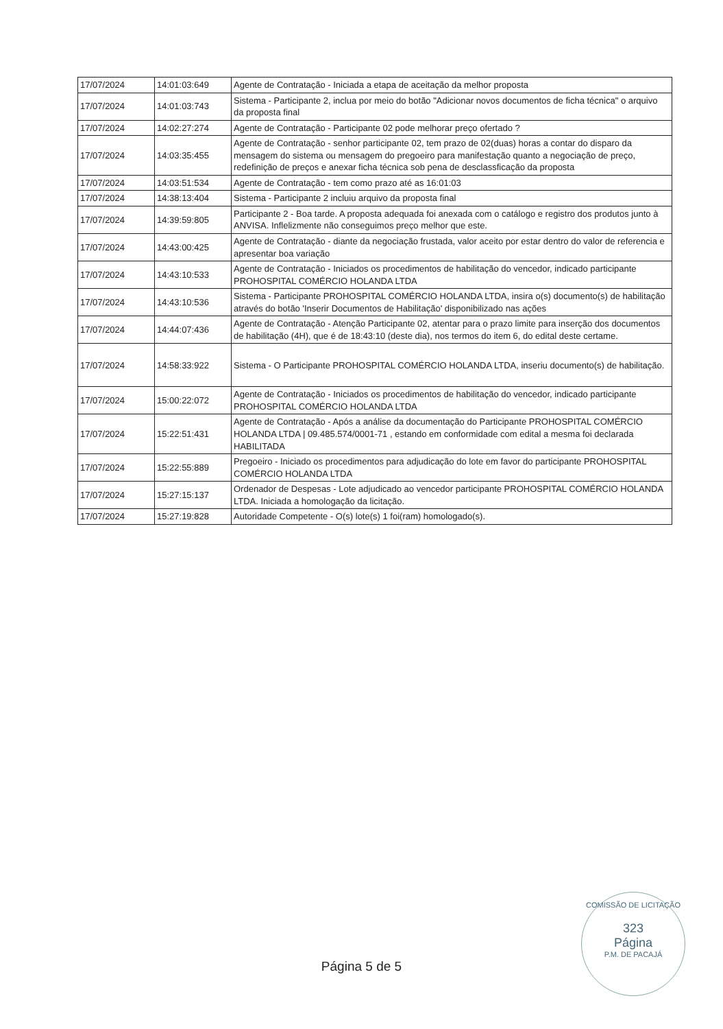| 17/07/2024 | 14:01:03:649 | Agente de Contratação - Iniciada a etapa de aceitação da melhor proposta |
| 17/07/2024 | 14:01:03:743 | Sistema - Participante 2, inclua por meio do botão "Adicionar novos documentos de ficha técnica" o arquivo da proposta final |
| 17/07/2024 | 14:02:27:274 | Agente de Contratação - Participante 02 pode melhorar preço ofertado ? |
| 17/07/2024 | 14:03:35:455 | Agente de Contratação - senhor participante 02, tem prazo de 02(duas) horas a contar do disparo da mensagem do sistema ou mensagem do pregoeiro para manifestação quanto a negociação de preço, redefinição de preços e anexar ficha técnica sob pena de desclassficação da proposta |
| 17/07/2024 | 14:03:51:534 | Agente de Contratação - tem como prazo até as 16:01:03 |
| 17/07/2024 | 14:38:13:404 | Sistema - Participante 2 incluiu arquivo da proposta final |
| 17/07/2024 | 14:39:59:805 | Participante 2 - Boa tarde. A proposta adequada foi anexada com o catálogo e registro dos produtos junto à ANVISA. Inflelizmente não conseguimos preço melhor que este. |
| 17/07/2024 | 14:43:00:425 | Agente de Contratação - diante da negociação frustada, valor aceito por estar dentro do valor de referencia e apresentar boa variação |
| 17/07/2024 | 14:43:10:533 | Agente de Contratação - Iniciados os procedimentos de habilitação do vencedor, indicado participante PROHOSPITAL COMÉRCIO HOLANDA LTDA |
| 17/07/2024 | 14:43:10:536 | Sistema - Participante PROHOSPITAL COMÉRCIO HOLANDA LTDA, insira o(s) documento(s) de habilitação através do botão 'Inserir Documentos de Habilitação' disponibilizado nas ações |
| 17/07/2024 | 14:44:07:436 | Agente de Contratação - Atenção Participante 02, atentar para o prazo limite para inserção dos documentos de habilitação (4H), que é de 18:43:10 (deste dia), nos termos do item 6, do edital deste certame. |
| 17/07/2024 | 14:58:33:922 | Sistema - O Participante PROHOSPITAL COMÉRCIO HOLANDA LTDA, inseriu documento(s) de habilitação. |
| 17/07/2024 | 15:00:22:072 | Agente de Contratação - Iniciados os procedimentos de habilitação do vencedor, indicado participante PROHOSPITAL COMÉRCIO HOLANDA LTDA |
| 17/07/2024 | 15:22:51:431 | Agente de Contratação - Após a análise da documentação do Participante PROHOSPITAL COMÉRCIO HOLANDA LTDA / 09.485.574/0001-71 , estando em conformidade com edital a mesma foi declarada HABILITADA |
| 17/07/2024 | 15:22:55:889 | Pregoeiro - Iniciado os procedimentos para adjudicação do lote em favor do participante PROHOSPITAL COMÉRCIO HOLANDA LTDA |
| 17/07/2024 | 15:27:15:137 | Ordenador de Despesas - Lote adjudicado ao vencedor participante PROHOSPITAL COMÉRCIO HOLANDA LTDA. Iniciada a homologação da licitação. |
| 17/07/2024 | 15:27:19:828 | Autoridade Competente - O(s) lote(s) 1 foi(ram) homologado(s). |
COMISSÃO DE LICITAÇÃO
323
Página
P.M. DE PACAJÁ
Página 5 de 5